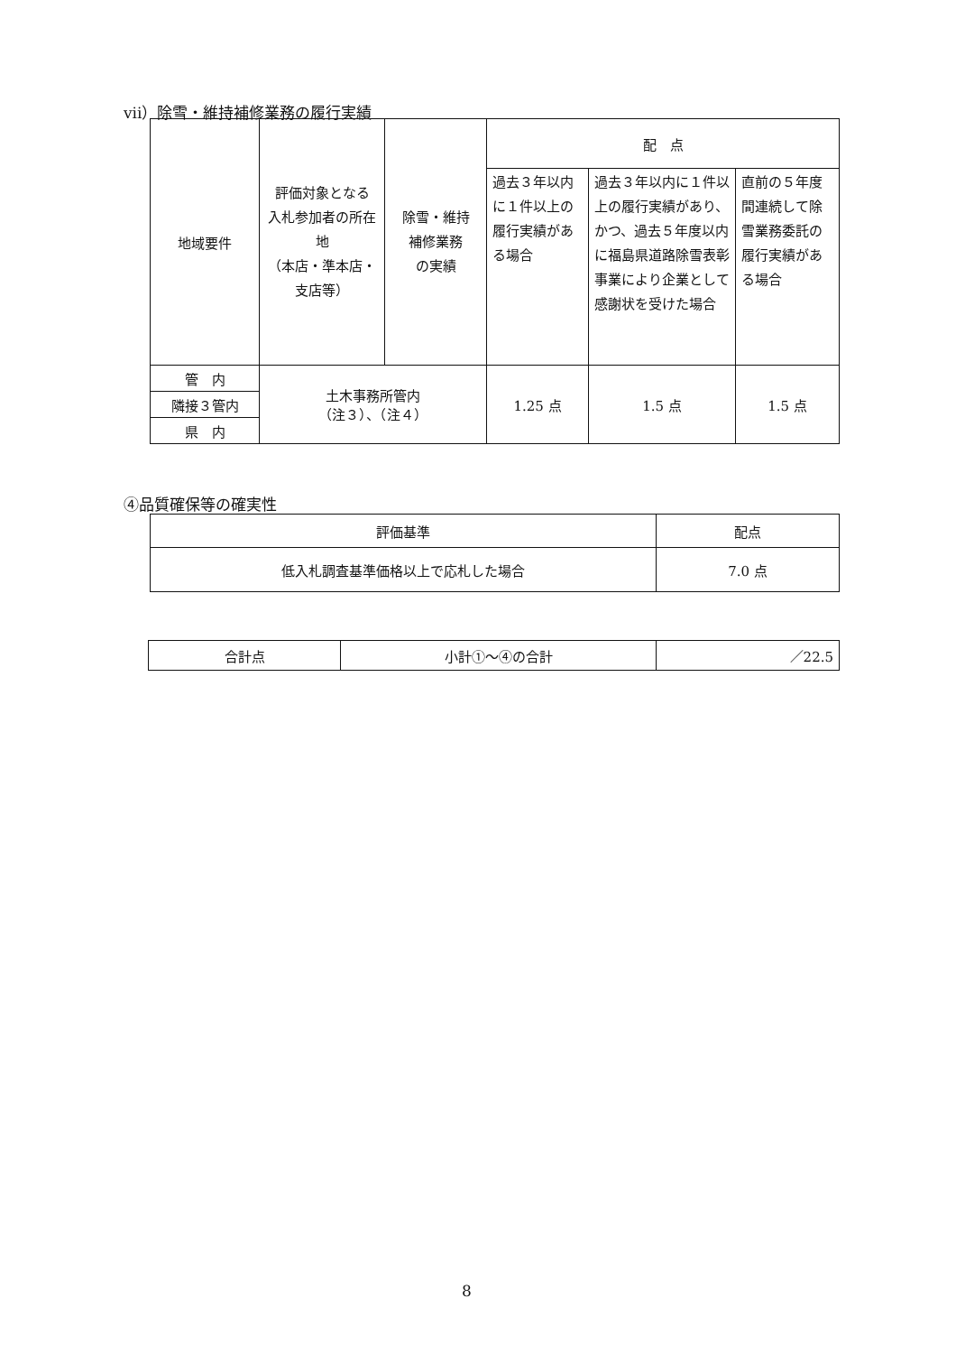vii）除雪・維持補修業務の履行実績
| 地域要件 | 評価対象となる 入札参加者の所在地 （本店・準本店・支店等） | 除雪・維持 補修業務 の実績 | 配 点 | | |
| --- | --- | --- | --- | --- | --- |
| | | | 過去３年以内に１件以上の履行実績がある場合 | 過去３年以内に１件以上の履行実績があり、かつ、過去５年度以内に福島県道路除雪表彰事業により企業として感謝状を受けた場合 | 直前の５年度間連続して除雪業務委託の履行実績がある場合 |
| 管 内 | 土木事務所管内 （注３）、（注４） | | 1.25 点 | 1.5 点 | 1.5 点 |
| 隣接３管内 | | | | | |
| 県 内 | | | | | |
④品質確保等の確実性
| 評価基準 | 配点 |
| --- | --- |
| 低入札調査基準価格以上で応札した場合 | 7.0 点 |
| 合計点 | 小計①～④の合計 | ／22.5 |
8